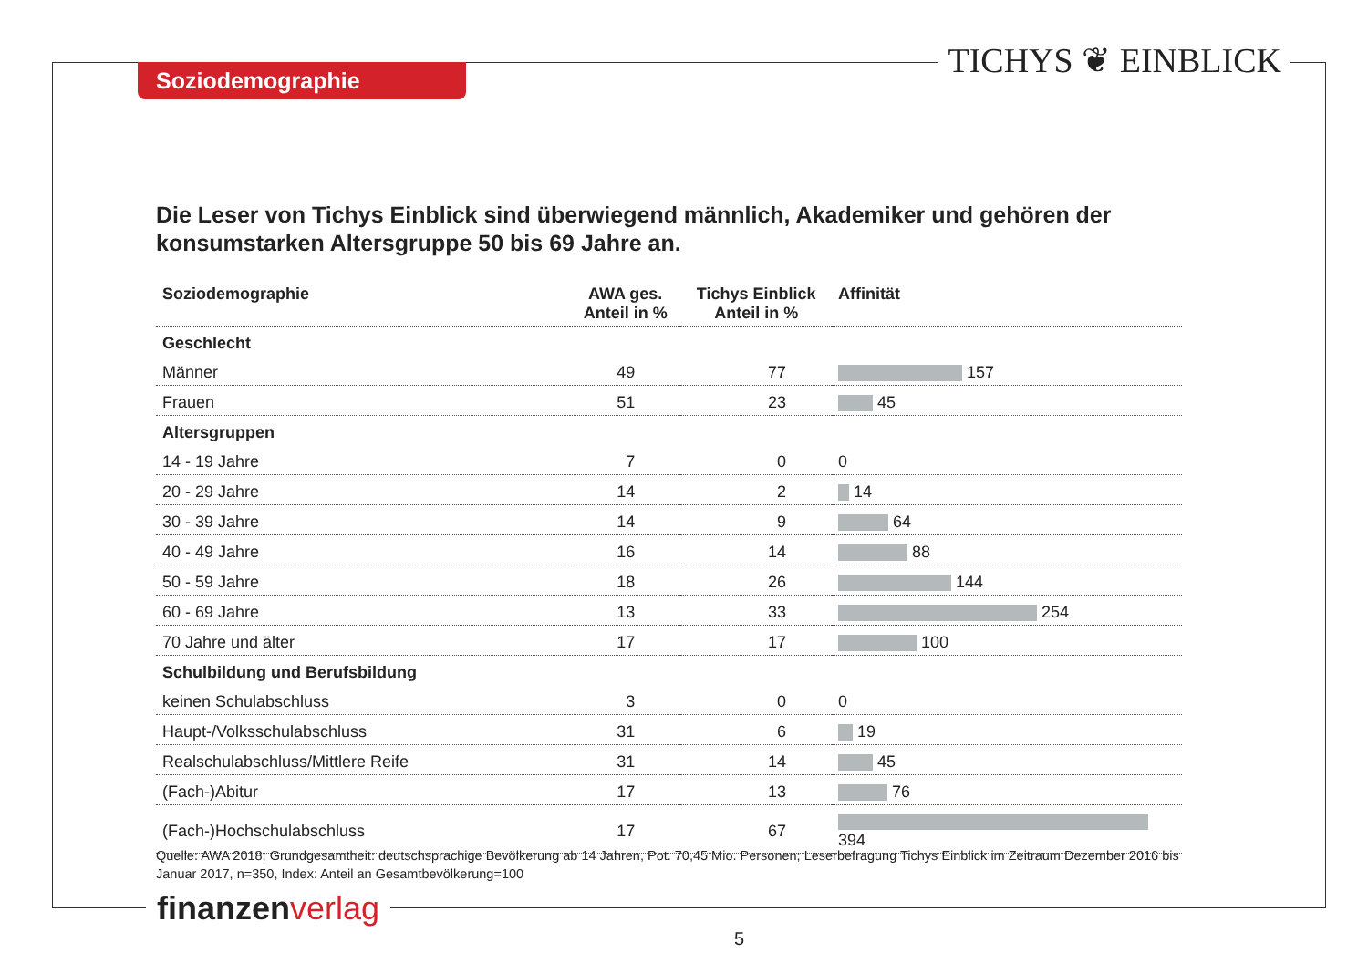Soziodemographie TICHYS ❦ EINBLICK
Die Leser von Tichys Einblick sind überwiegend männlich, Akademiker und gehören der konsumstarken Altersgruppe 50 bis 69 Jahre an.
| Soziodemographie | AWA ges. Anteil in % | Tichys Einblick Anteil in % | Affinität |
| --- | --- | --- | --- |
| Geschlecht | | | |
| Männer | 49 | 77 | 157 |
| Frauen | 51 | 23 | 45 |
| Altersgruppen | | | |
| 14 - 19 Jahre | 7 | 0 | 0 |
| 20 - 29 Jahre | 14 | 2 | 14 |
| 30 - 39 Jahre | 14 | 9 | 64 |
| 40 - 49 Jahre | 16 | 14 | 88 |
| 50 - 59 Jahre | 18 | 26 | 144 |
| 60 - 69 Jahre | 13 | 33 | 254 |
| 70 Jahre und älter | 17 | 17 | 100 |
| Schulbildung und Berufsbildung | | | |
| keinen Schulabschluss | 3 | 0 | 0 |
| Haupt-/Volksschulabschluss | 31 | 6 | 19 |
| Realschulabschluss/Mittlere Reife | 31 | 14 | 45 |
| (Fach-)Abitur | 17 | 13 | 76 |
| (Fach-)Hochschulabschluss | 17 | 67 | 394 |
Quelle: AWA 2018; Grundgesamtheit: deutschsprachige Bevölkerung ab 14 Jahren, Pot. 70,45 Mio. Personen; Leserbefragung Tichys Einblick im Zeitraum Dezember 2016 bis Januar 2017, n=350, Index: Anteil an Gesamtbevölkerung=100
finanzen verlag
5